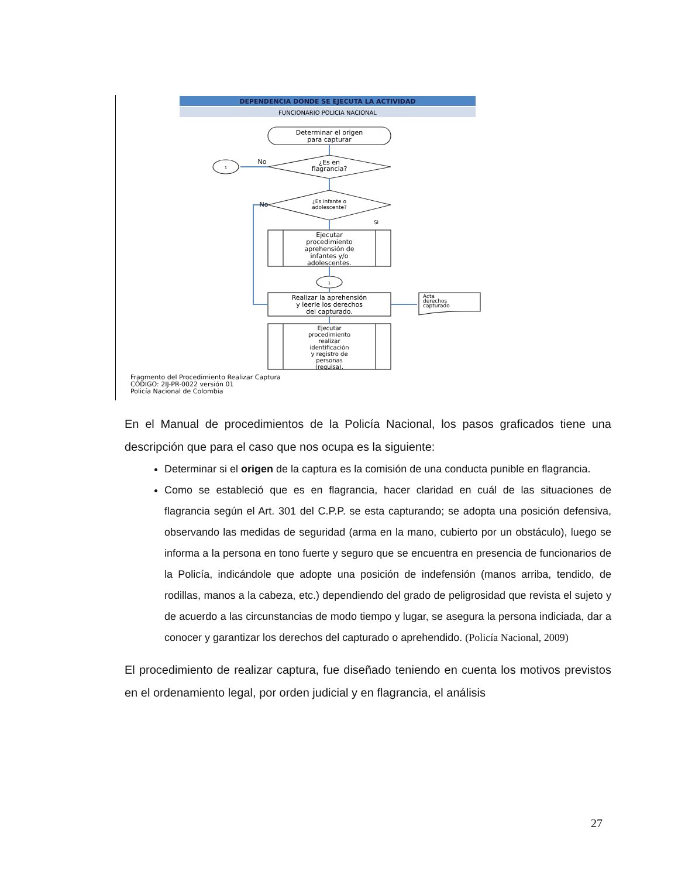DEPENDENCIA DONDE SE EJECUTA LA ACTIVIDAD
FUNCIONARIO POLICIA NACIONAL
Determinar el origen
para capturar
¿Es en
flagrancia?
No
1
¿Es infante o
adolescente?
No
Si
Ejecutar
procedimiento
aprehensión de
infantes y/o
adolescentes.
1
Realizar la aprehensión
y leerle los derechos
del capturado.
Ejecutar
procedimiento
realizar
identificación
y registro de
personas
(requisa).
Acta
derechos
capturado
Fragmento del Procedimiento Realizar Captura
CÓDIGO: 2IJ-PR-0022 versión 01
Policía Nacional de Colombia
En el Manual de procedimientos de la Policía Nacional, los pasos graficados tiene una descripción que para el caso que nos ocupa es la siguiente:
Determinar si el origen de la captura es la comisión de una conducta punible en flagrancia.
Como se estableció que es en flagrancia, hacer claridad en cuál de las situaciones de flagrancia según el Art. 301 del C.P.P. se esta capturando; se adopta una posición defensiva, observando las medidas de seguridad (arma en la mano, cubierto por un obstáculo), luego se informa a la persona en tono fuerte y seguro que se encuentra en presencia de funcionarios de la Policía, indicándole que adopte una posición de indefensión (manos arriba, tendido, de rodillas, manos a la cabeza, etc.) dependiendo del grado de peligrosidad que revista el sujeto y de acuerdo a las circunstancias de modo tiempo y lugar, se asegura la persona indiciada, dar a conocer y garantizar los derechos del capturado o aprehendido. (Policía Nacional, 2009)
El procedimiento de realizar captura, fue diseñado teniendo en cuenta los motivos previstos en el ordenamiento legal, por orden judicial y en flagrancia, el análisis
27